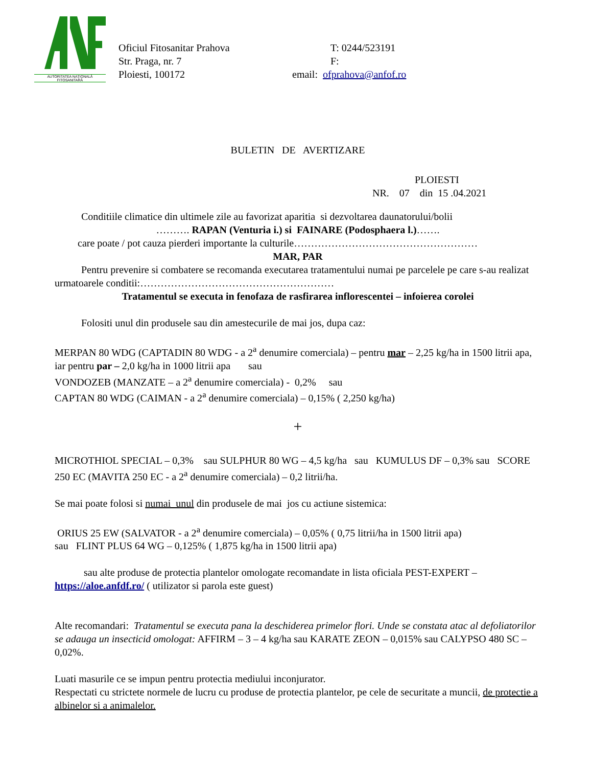AUTORITATEA NAȚIONALĂ FITOSANITARĂ
Oficiul Fitosanitar Prahova
Str. Praga, nr. 7
Ploiesti, 100172
T: 0244/523191
F:
email: ofprahova@anfof.ro
BULETIN DE AVERTIZARE
PLOIESTI
NR. 07 din 15 .04.2021
Conditiile climatice din ultimele zile au favorizat aparitia si dezvoltarea daunatorului/bolii
………. RAPAN (Venturia i.) si FAINARE (Podosphaera l.)…….
care poate / pot cauza pierderi importante la culturile………………………………………………
MAR, PAR
Pentru prevenire si combatere se recomanda executarea tratamentului numai pe parcelele pe care s-au realizat urmatoarele conditii:…………………………………………………
Tratamentul se executa in fenofaza de rasfirarea inflorescentei – infoierea corolei
Folositi unul din produsele sau din amestecurile de mai jos, dupa caz:
MERPAN 80 WDG (CAPTADIN 80 WDG - a 2<sup>a</sup> denumire comerciala) – pentru mar – 2,25 kg/ha in 1500 litrii apa, iar pentru par – 2,0 kg/ha in 1000 litrii apa sau
VONDOZEB (MANZATE – a 2<sup>a</sup> denumire comerciala) - 0,2% sau
CAPTAN 80 WDG (CAIMAN - a 2<sup>a</sup> denumire comerciala) – 0,15% ( 2,250 kg/ha)
+
MICROTHIOL SPECIAL – 0,3% sau SULPHUR 80 WG – 4,5 kg/ha sau KUMULUS DF – 0,3% sau SCORE 250 EC (MAVITA 250 EC - a 2<sup>a</sup> denumire comerciala) – 0,2 litrii/ha.
Se mai poate folosi si numai unul din produsele de mai jos cu actiune sistemica:
ORIUS 25 EW (SALVATOR - a 2<sup>a</sup> denumire comerciala) – 0,05% ( 0,75 litrii/ha in 1500 litrii apa)
sau FLINT PLUS 64 WG – 0,125% ( 1,875 kg/ha in 1500 litrii apa)
sau alte produse de protectia plantelor omologate recomandate in lista oficiala PEST-EXPERT – https://aloe.anfdf.ro/ ( utilizator si parola este guest)
Alte recomandari: Tratamentul se executa pana la deschiderea primelor flori. Unde se constata atac al defoliatorilor se adauga un insecticid omologat: AFFIRM – 3 – 4 kg/ha sau KARATE ZEON – 0,015% sau CALYPSO 480 SC – 0,02%.
Luati masurile ce se impun pentru protectia mediului inconjurator.
Respectati cu strictete normele de lucru cu produse de protectia plantelor, pe cele de securitate a muncii, de protectie a albinelor si a animalelor.